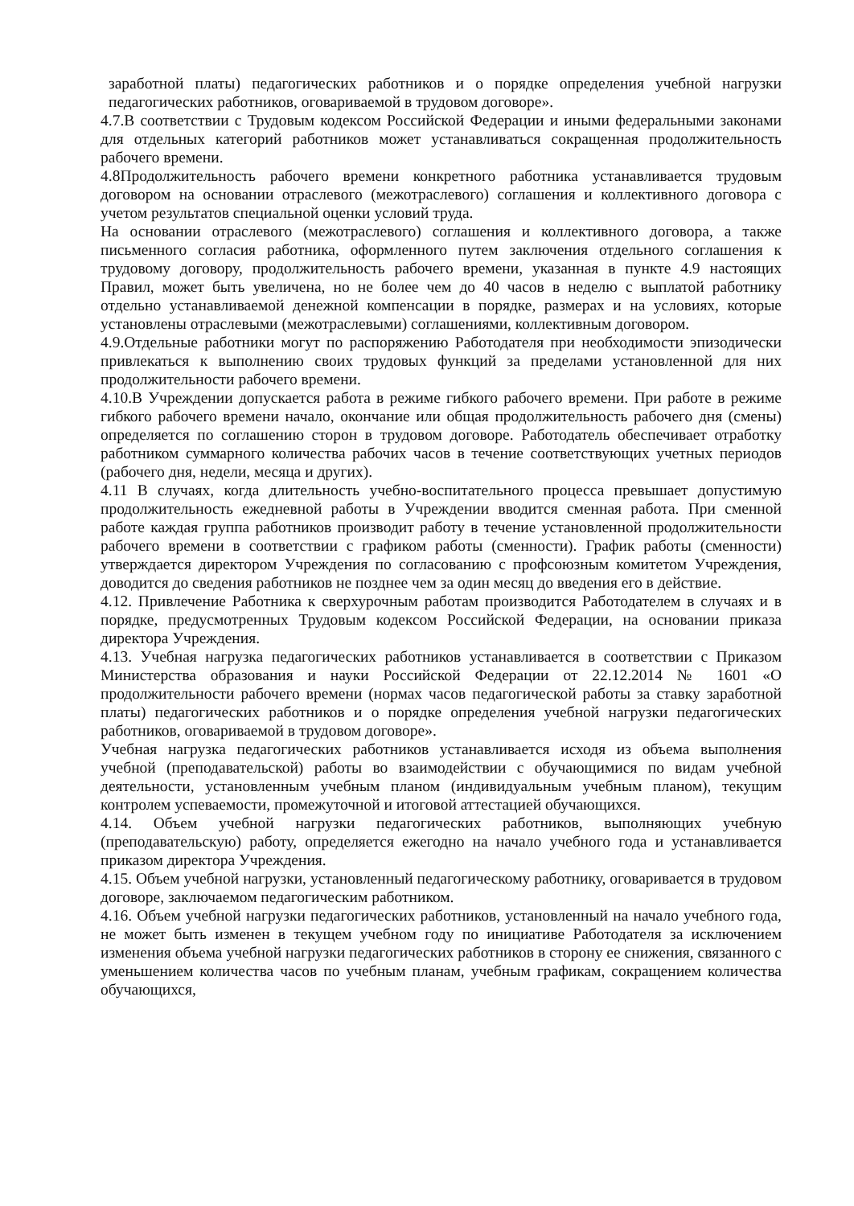заработной платы) педагогических работников и о порядке определения учебной нагрузки педагогических работников, оговариваемой в трудовом договоре».
4.7.В соответствии с Трудовым кодексом Российской Федерации и иными федеральными законами для отдельных категорий работников может устанавливаться сокращенная продолжительность рабочего времени.
4.8Продолжительность рабочего времени конкретного работника устанавливается трудовым договором на основании отраслевого (межотраслевого) соглашения и коллективного договора с учетом результатов специальной оценки условий труда.
На основании отраслевого (межотраслевого) соглашения и коллективного договора, а также письменного согласия работника, оформленного путем заключения отдельного соглашения к трудовому договору, продолжительность рабочего времени, указанная в пункте 4.9 настоящих Правил, может быть увеличена, но не более чем до 40 часов в неделю с выплатой работнику отдельно устанавливаемой денежной компенсации в порядке, размерах и на условиях, которые установлены отраслевыми (межотраслевыми) соглашениями, коллективным договором.
4.9.Отдельные работники могут по распоряжению Работодателя при необходимости эпизодически привлекаться к выполнению своих трудовых функций за пределами установленной для них продолжительности рабочего времени.
4.10.В Учреждении допускается работа в режиме гибкого рабочего времени. При работе в режиме гибкого рабочего времени начало, окончание или общая продолжительность рабочего дня (смены) определяется по соглашению сторон в трудовом договоре. Работодатель обеспечивает отработку работником суммарного количества рабочих часов в течение соответствующих учетных периодов (рабочего дня, недели, месяца и других).
4.11 В случаях, когда длительность учебно-воспитательного процесса превышает допустимую продолжительность ежедневной работы в Учреждении вводится сменная работа. При сменной работе каждая группа работников производит работу в течение установленной продолжительности рабочего времени в соответствии с графиком работы (сменности). График работы (сменности) утверждается директором Учреждения по согласованию с профсоюзным комитетом Учреждения, доводится до сведения работников не позднее чем за один месяц до введения его в действие.
4.12. Привлечение Работника к сверхурочным работам производится Работодателем в случаях и в порядке, предусмотренных Трудовым кодексом Российской Федерации, на основании приказа директора Учреждения.
4.13. Учебная нагрузка педагогических работников устанавливается в соответствии с Приказом Министерства образования и науки Российской Федерации от 22.12.2014 № 1601 «О продолжительности рабочего времени (нормах часов педагогической работы за ставку заработной платы) педагогических работников и о порядке определения учебной нагрузки педагогических работников, оговариваемой в трудовом договоре».
Учебная нагрузка педагогических работников устанавливается исходя из объема выполнения учебной (преподавательской) работы во взаимодействии с обучающимися по видам учебной деятельности, установленным учебным планом (индивидуальным учебным планом), текущим контролем успеваемости, промежуточной и итоговой аттестацией обучающихся.
4.14. Объем учебной нагрузки педагогических работников, выполняющих учебную (преподавательскую) работу, определяется ежегодно на начало учебного года и устанавливается приказом директора Учреждения.
4.15. Объем учебной нагрузки, установленный педагогическому работнику, оговаривается в трудовом договоре, заключаемом педагогическим работником.
4.16. Объем учебной нагрузки педагогических работников, установленный на начало учебного года, не может быть изменен в текущем учебном году по инициативе Работодателя за исключением изменения объема учебной нагрузки педагогических работников в сторону ее снижения, связанного с уменьшением количества часов по учебным планам, учебным графикам, сокращением количества обучающихся,